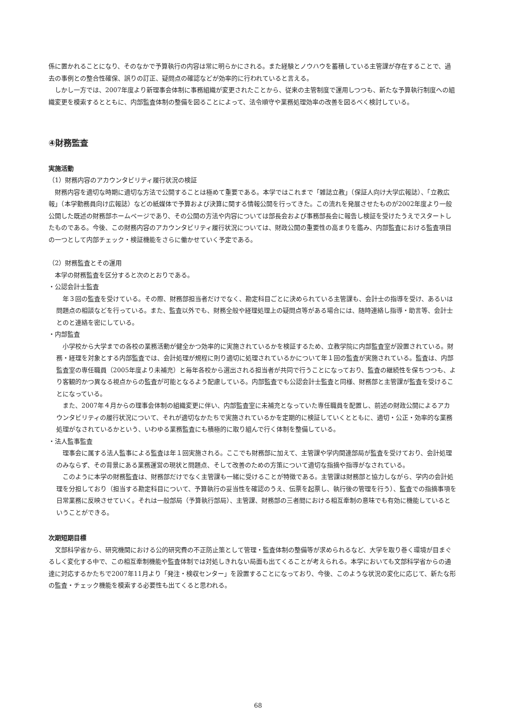係に置かれることになり、そのなかで予算執行の内容は常に明らかにされる。また経験とノウハウを蓄積している主管課が存在することで、過去の事例との整合性確保、誤りの訂正、疑問点の確認などが効率的に行われていると言える。
しかし一方では、2007年度より新理事会体制に事務組織が変更されたことから、従来の主管制度で運用しつつも、新たな予算執行制度への組織変更を模索するとともに、内部監査体制の整備を図ることによって、法令順守や業務処理効率の改善を図るべく検討している。
④財務監査
実施活動
（1）財務内容のアカウンタビリティ履行状況の検証
財務内容を適切な時期に適切な方法で公開することは極めて重要である。本学ではこれまで「雑誌立教」（保証人向け大学広報誌）、「立教広報」（本学勤務員向け広報誌）などの紙媒体で予算および決算に関する情報公開を行ってきた。この流れを発展させたものが2002年度より一般公開した既述の財務部ホームページであり、その公開の方法や内容については部長会および事務部長会に報告し検証を受けたうえでスタートしたものである。今後、この財務内容のアカウンタビリティ履行状況については、財政公開の重要性の高まりを鑑み、内部監査における監査項目の一つとして内部チェック・検証機能をさらに働かせていく予定である。
（2）財務監査とその運用
本学の財務監査を区分すると次のとおりである。
・公認会計士監査
年３回の監査を受けている。その際、財務部担当者だけでなく、勘定科目ごとに決められている主管課も、会計士の指導を受け、あるいは問題点の相談などを行っている。また、監査以外でも、財務全般や経理処理上の疑問点等がある場合には、随時連絡し指導・助言等、会計士とのと連絡を密にしている。
・内部監査
小学校から大学までの各校の業務活動が健全かつ効率的に実施されているかを検証するため、立教学院に内部監査室が設置されている。財務・経理を対象とする内部監査では、会計処理が規程に則り適切に処理されているかについて年１回の監査が実施されている。監査は、内部監査室の専任職員（2005年度より未補充）と毎年各校から選出される担当者が共同で行うことになっており、監査の継続性を保ちつつも、より客観的かつ異なる視点からの監査が可能となるよう配慮している。内部監査でも公認会計士監査と同様、財務部と主管課が監査を受けることになっている。
また、2007年４月からの理事会体制の組織変更に伴い、内部監査室に未補充となっていた専任職員を配置し、前述の財政公開によるアカウンタビリティの履行状況について、それが適切なかたちで実施されているかを定期的に検証していくとともに、適切・公正・効率的な業務処理がなされているかという、いわゆる業務監査にも積極的に取り組んで行く体制を整備している。
・法人監事監査
理事会に属する法人監事による監査は年１回実施される。ここでも財務部に加えて、主管課や学内関連部局が監査を受けており、会計処理のみならず、その背景にある業務運営の現状と問題点、そして改善のための方策について適切な指摘や指導がなされている。
このように本学の財務監査は、財務部だけでなく主管課も一緒に受けることが特徴である。主管課は財務部と協力しながら、学内の会計処理を分担しており（担当する勘定科目について、予算執行の妥当性を確認のうえ、伝票を起票し、執行後の管理を行う）、監査での指摘事項を日常業務に反映させていく。それは一般部局（予算執行部局）、主管課、財務部の三者間における相互牽制の意味でも有効に機能しているということができる。
次期短期目標
文部科学省から、研究機関における公的研究費の不正防止策として管理・監査体制の整備等が求められるなど、大学を取り巻く環境が目まぐるしく変化する中で、この相互牽制機能や監査体制では対処しきれない局面も出てくることが考えられる。本学においても文部科学省からの通達に対応するかたちで2007年11月より「発注・検収センター」を設置することになっており、今後、このような状況の変化に応じて、新たな形の監査・チェック機能を模索する必要性も出てくると思われる。
68